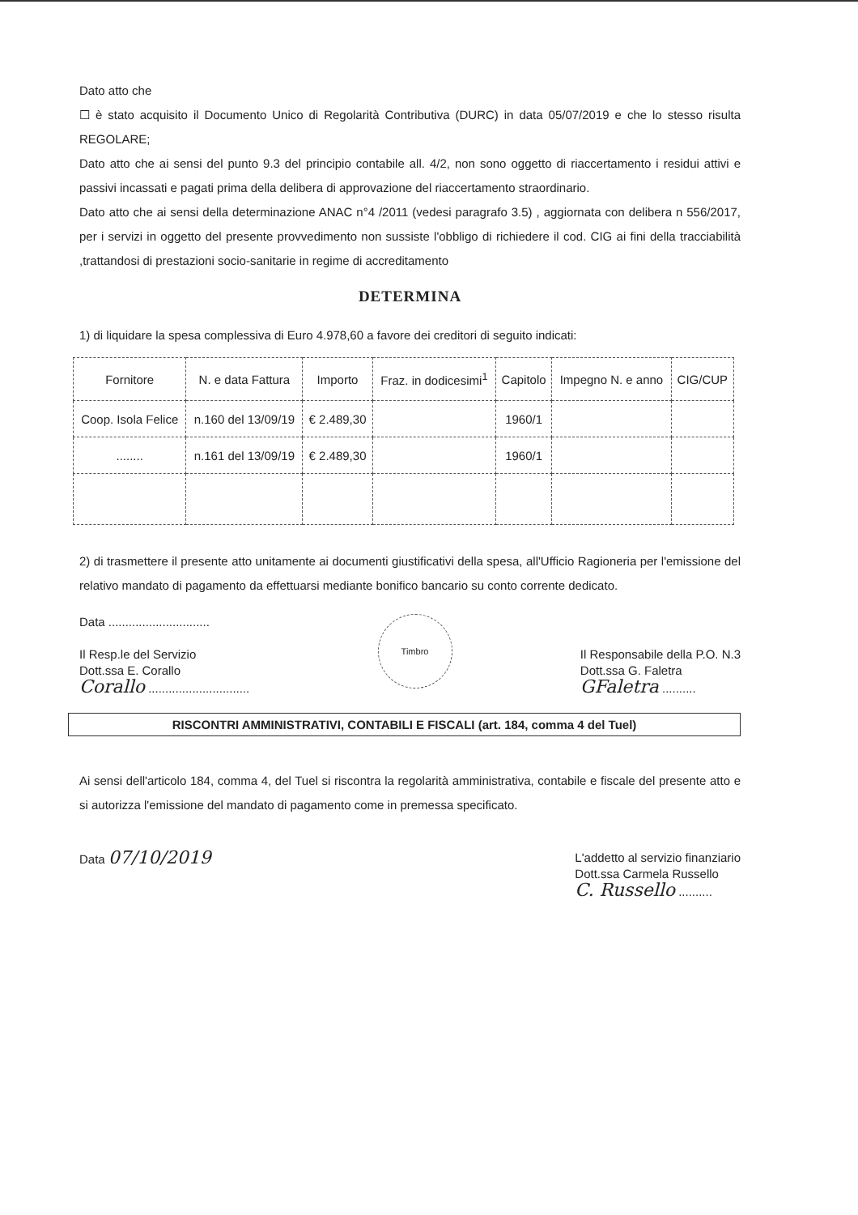Dato atto che
☐ è stato acquisito il Documento Unico di Regolarità Contributiva (DURC) in data 05/07/2019 e che lo stesso risulta REGOLARE;
Dato atto che ai sensi del punto 9.3 del principio contabile all. 4/2, non sono oggetto di riaccertamento i residui attivi e passivi incassati e pagati prima della delibera di approvazione del riaccertamento straordinario.
Dato atto che ai sensi della determinazione ANAC n°4 /2011 (vedesi paragrafo 3.5) , aggiornata con delibera n 556/2017, per i servizi in oggetto del presente provvedimento non sussiste l'obbligo di richiedere il cod. CIG ai fini della tracciabilità ,trattandosi di prestazioni socio-sanitarie in regime di accreditamento
DETERMINA
1) di liquidare la spesa complessiva di Euro 4.978,60 a favore dei creditori di seguito indicati:
| Fornitore | N. e data Fattura | Importo | Fraz. in dodicesimi<sup>1</sup> | Capitolo | Impegno N. e anno | CIG/CUP |
| --- | --- | --- | --- | --- | --- | --- |
| Coop. Isola Felice | n.160 del 13/09/19 | € 2.489,30 | | 1960/1 | | |
| ........ | n.161 del 13/09/19 | € 2.489,30 | | 1960/1 | | |
2) di trasmettere il presente atto unitamente ai documenti giustificativi della spesa, all'Ufficio Ragioneria per l'emissione del relativo mandato di pagamento da effettuarsi mediante bonifico bancario su conto corrente dedicato.
Data ..............................
Il Resp.le del Servizio
Dott.ssa E. Corallo
Corallo ..............................
Timbro
Il Responsabile della P.O. N.3
Dott.ssa G. Faletra
GFaletra ..........
RISCONTRI AMMINISTRATIVI, CONTABILI E FISCALI (art. 184, comma 4 del Tuel)
Ai sensi dell'articolo 184, comma 4, del Tuel si riscontra la regolarità amministrativa, contabile e fiscale del presente atto e si autorizza l'emissione del mandato di pagamento come in premessa specificato.
Data 07/10/2019
L'addetto al servizio finanziario
Dott.ssa Carmela Russello
C. Russello ..........